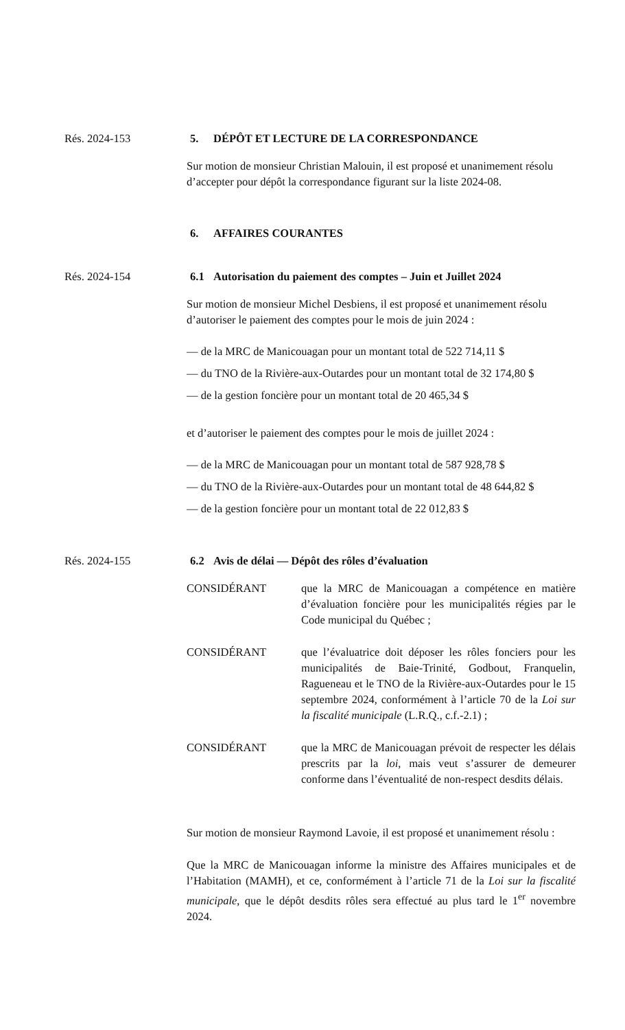Rés. 2024-153 5. DÉPÔT ET LECTURE DE LA CORRESPONDANCE
Sur motion de monsieur Christian Malouin, il est proposé et unanimement résolu d’accepter pour dépôt la correspondance figurant sur la liste 2024-08.
6. AFFAIRES COURANTES
Rés. 2024-154 6.1 Autorisation du paiement des comptes – Juin et Juillet 2024
Sur motion de monsieur Michel Desbiens, il est proposé et unanimement résolu d’autoriser le paiement des comptes pour le mois de juin 2024 :
— de la MRC de Manicouagan pour un montant total de 522 714,11 $
— du TNO de la Rivière-aux-Outardes pour un montant total de 32 174,80 $
— de la gestion foncière pour un montant total de 20 465,34 $
et d’autoriser le paiement des comptes pour le mois de juillet 2024 :
— de la MRC de Manicouagan pour un montant total de 587 928,78 $
— du TNO de la Rivière-aux-Outardes pour un montant total de 48 644,82 $
— de la gestion foncière pour un montant total de 22 012,83 $
Rés. 2024-155 6.2 Avis de délai — Dépôt des rôles d’évaluation
CONSIDÉRANT que la MRC de Manicouagan a compétence en matière d’évaluation foncière pour les municipalités régies par le Code municipal du Québec ;
CONSIDÉRANT que l’évaluatrice doit déposer les rôles fonciers pour les municipalités de Baie-Trinité, Godbout, Franquelin, Ragueneau et le TNO de la Rivière-aux-Outardes pour le 15 septembre 2024, conformément à l’article 70 de la Loi sur la fiscalité municipale (L.R.Q., c.f.-2.1) ;
CONSIDÉRANT que la MRC de Manicouagan prévoit de respecter les délais prescrits par la loi, mais veut s’assurer de demeurer conforme dans l’éventualité de non-respect desdits délais.
Sur motion de monsieur Raymond Lavoie, il est proposé et unanimement résolu :
Que la MRC de Manicouagan informe la ministre des Affaires municipales et de l’Habitation (MAMH), et ce, conformément à l’article 71 de la Loi sur la fiscalité municipale, que le dépôt desdits rôles sera effectué au plus tard le 1<sup>er</sup> novembre 2024.